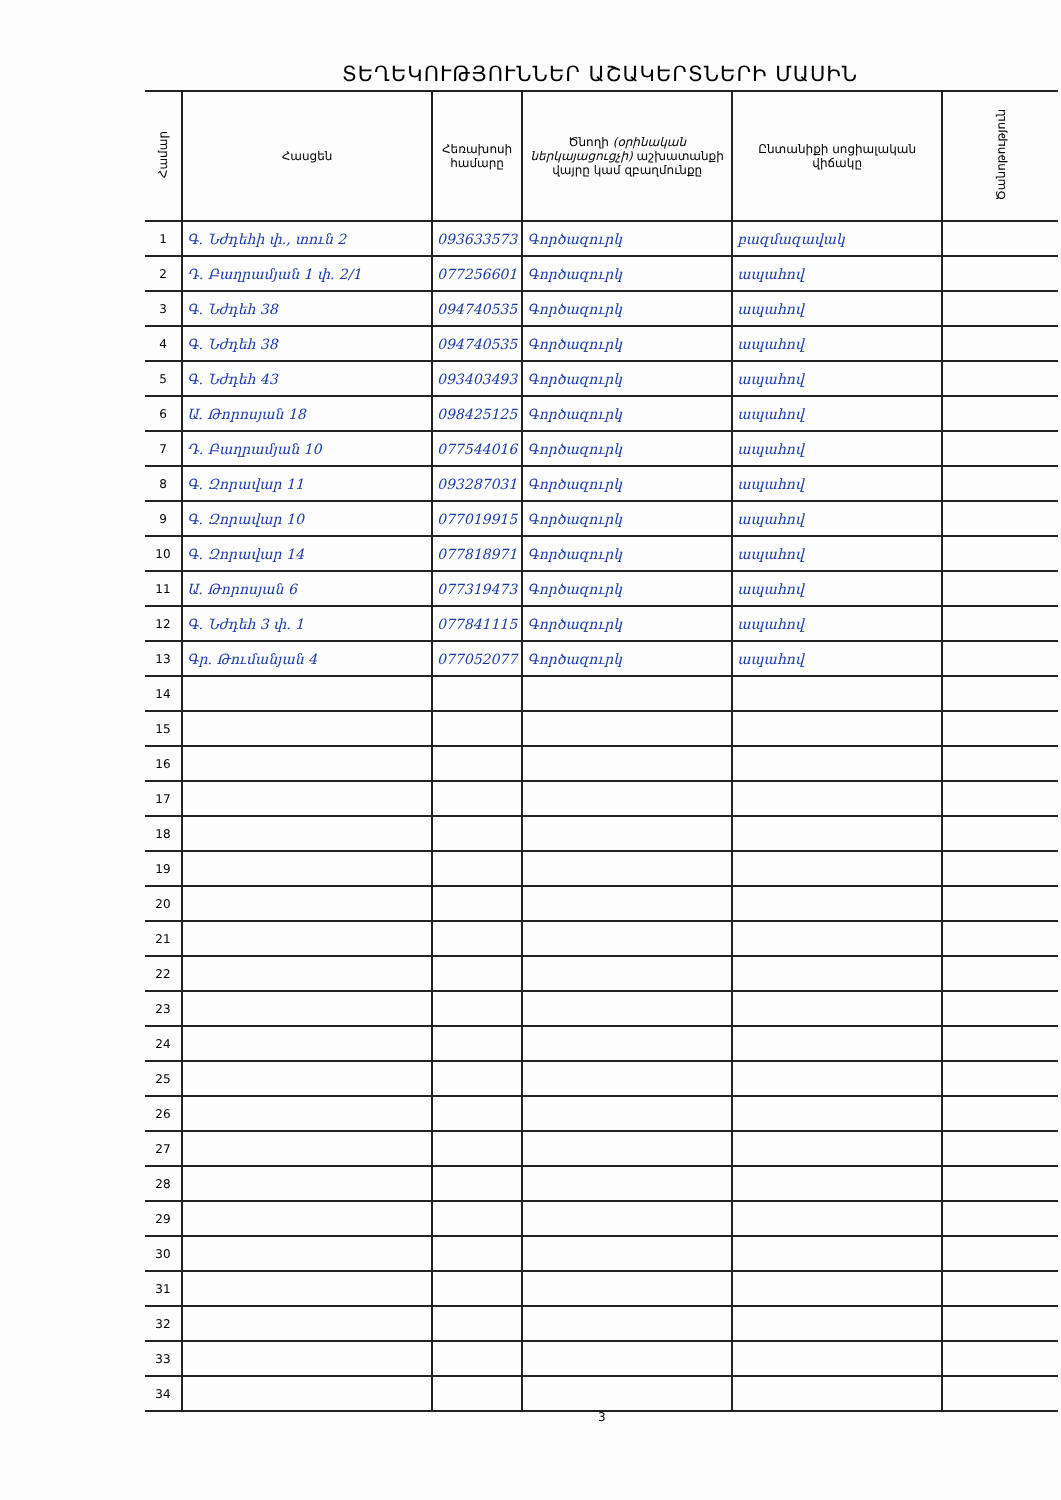ՏԵՂԵԿՈՒԹՅՈՒՆՆԵՐ ԱՇԱԿԵՐՏՆԵՐԻ ՄԱՍԻՆ
| Համար | Հասցեն | Հեռախոսի համարը | Ծնողի (օրինական ներկայացուցչի) աշխատանքի վայրը կամ զբաղմունքը | Ընտանիքի սոցիալական վիճակը | Ծանոթություն |
| --- | --- | --- | --- | --- | --- |
| 1 | Գ. Նժդեհի փ., տուն 2 | 093633573 | Գործազուրկ | բազմազավակ | |
| 2 | Դ. Բաղրամյան 1 փ. 2/1 | 077256601 | Գործազուրկ | ապահով | |
| 3 | Գ. Նժդեհ 38 | 094740535 | Գործազուրկ | ապահով | |
| 4 | Գ. Նժդեհ 38 | 094740535 | Գործազուրկ | ապահով | |
| 5 | Գ. Նժդեհ 43 | 093403493 | Գործազուրկ | ապահով | |
| 6 | Ա. Թորոսյան 18 | 098425125 | Գործազուրկ | ապահով | |
| 7 | Դ. Բաղրամյան 10 | 077544016 | Գործազուրկ | ապահով | |
| 8 | Գ. Զորավար 11 | 093287031 | Գործազուրկ | ապահով | |
| 9 | Գ. Զորավար 10 | 077019915 | Գործազուրկ | ապահով | |
| 10 | Գ. Զորավար 14 | 077818971 | Գործազուրկ | ապահով | |
| 11 | Ա. Թորոսյան 6 | 077319473 | Գործազուրկ | ապահով | |
| 12 | Գ. Նժդեհ 3 փ. 1 | 077841115 | Գործազուրկ | ապահով | |
| 13 | Գր. Թումանյան 4 | 077052077 | Գործազուրկ | ապահով | |
| 14 | | | | | |
| 15 | | | | | |
| 16 | | | | | |
| 17 | | | | | |
| 18 | | | | | |
| 19 | | | | | |
| 20 | | | | | |
| 21 | | | | | |
| 22 | | | | | |
| 23 | | | | | |
| 24 | | | | | |
| 25 | | | | | |
| 26 | | | | | |
| 27 | | | | | |
| 28 | | | | | |
| 29 | | | | | |
| 30 | | | | | |
| 31 | | | | | |
| 32 | | | | | |
| 33 | | | | | |
| 34 | | | | | |
3